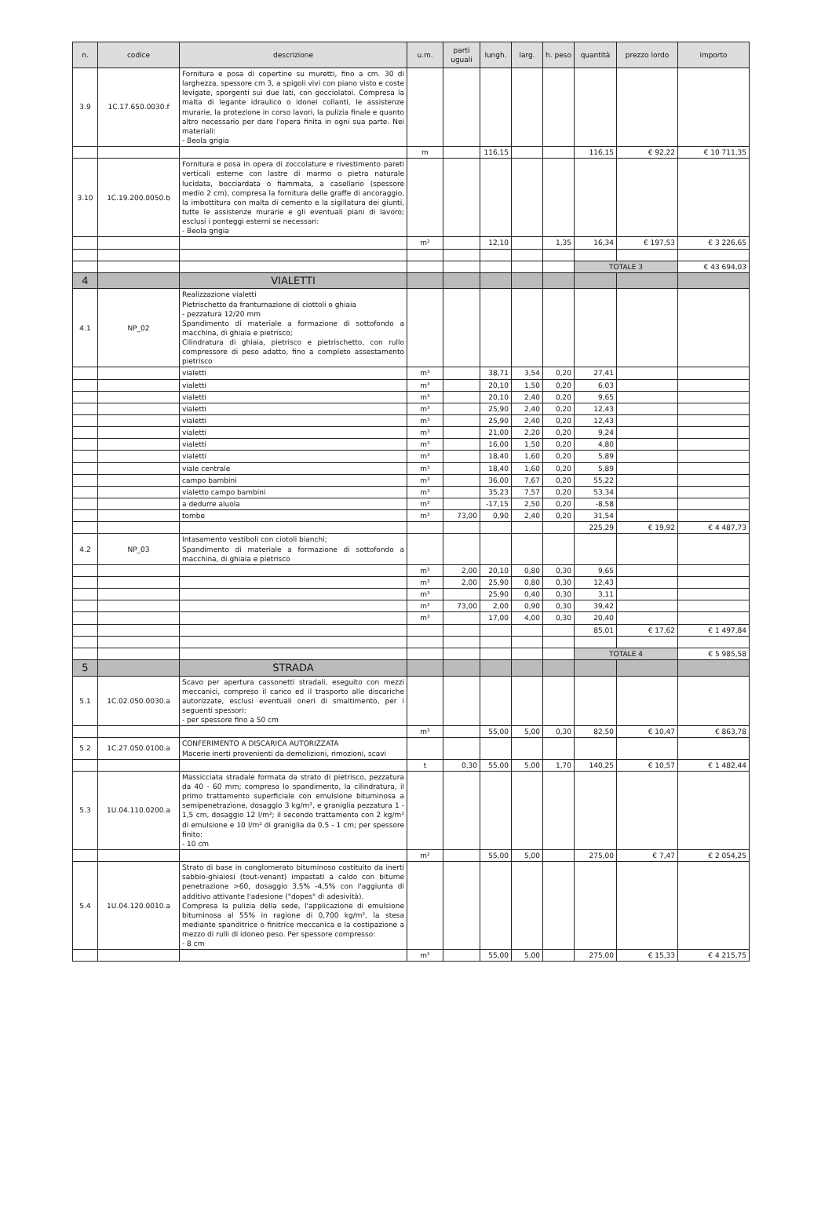| n. | codice | descrizione | u.m. | parti uguali | lungh. | larg. | h. peso | quantità | prezzo lordo | importo |
| --- | --- | --- | --- | --- | --- | --- | --- | --- | --- | --- |
| 3.9 | 1C.17.650.0030.f | Fornitura e posa di copertine su muretti, fino a cm. 30 di larghezza, spessore cm 3, a spigoli vivi con piano visto e coste levigate, sporgenti sui due lati, con gocciolatoi. Compresa la malta di legante idraulico o idonei collanti, le assistenze murarie, la protezione in corso lavori, la pulizia finale e quanto altro necessario per dare l'opera finita in ogni sua parte. Nei materiali: - Beola grigia | | | | | | | | |
| | | | m | | 116,15 | | | 116,15 | € 92,22 | € 10 711,35 |
| 3.10 | 1C.19.200.0050.b | Fornitura e posa in opera di zoccolature e rivestimento pareti verticali esterne con lastre di marmo o pietra naturale lucidata, bocciardata o fiammata, a casellario (spessore medio 2 cm), compresa la fornitura delle graffe di ancoraggio, la imbottitura con malta di cemento e la sigillatura dei giunti, tutte le assistenze murarie e gli eventuali piani di lavoro; esclusi i ponteggi esterni se necessari: - Beola grigia | | | | | | | | |
| | | | m² | | 12,10 | | 1,35 | 16,34 | € 197,53 | € 3 226,65 |
| | | | | | | | | TOTALE 3 | | € 43 694,03 |
| 4 | | VIALETTI | | | | | | | | |
| 4.1 | NP_02 | Realizzazione vialetti Pietrischetto da frantumazione di ciottoli o ghiaia - pezzatura 12/20 mm Spandimento di materiale a formazione di sottofondo a macchina, di ghiaia e pietrisco; Cilindratura di ghiaia, pietrisco e pietrischetto, con rullo compressore di peso adatto, fino a completo assestamento pietrisco | | | | | | | | |
| | | vialetti | m³ | | 38,71 | 3,54 | 0,20 | 27,41 | | |
| | | vialetti | m³ | | 20,10 | 1,50 | 0,20 | 6,03 | | |
| | | vialetti | m³ | | 20,10 | 2,40 | 0,20 | 9,65 | | |
| | | vialetti | m³ | | 25,90 | 2,40 | 0,20 | 12,43 | | |
| | | vialetti | m³ | | 25,90 | 2,40 | 0,20 | 12,43 | | |
| | | vialetti | m³ | | 21,00 | 2,20 | 0,20 | 9,24 | | |
| | | vialetti | m³ | | 16,00 | 1,50 | 0,20 | 4,80 | | |
| | | vialetti | m³ | | 18,40 | 1,60 | 0,20 | 5,89 | | |
| | | viale centrale | m³ | | 18,40 | 1,60 | 0,20 | 5,89 | | |
| | | campo bambini | m³ | | 36,00 | 7,67 | 0,20 | 55,22 | | |
| | | vialetto campo bambini | m³ | | 35,23 | 7,57 | 0,20 | 53,34 | | |
| | | a dedurre aiuola | m³ | | -17,15 | 2,50 | 0,20 | -8,58 | | |
| | | tombe | m³ | 73,00 | 0,90 | 2,40 | 0,20 | 31,54 | | |
| | | | | | | | | 225,29 | € 19,92 | € 4 487,73 |
| 4.2 | NP_03 | Intasamento vestiboli con ciotoli bianchi; Spandimento di materiale a formazione di sottofondo a macchina, di ghiaia e pietrisco | | | | | | | | |
| | | | m³ | 2,00 | 20,10 | 0,80 | 0,30 | 9,65 | | |
| | | | m³ | 2,00 | 25,90 | 0,80 | 0,30 | 12,43 | | |
| | | | m³ | | 25,90 | 0,40 | 0,30 | 3,11 | | |
| | | | m³ | 73,00 | 2,00 | 0,90 | 0,30 | 39,42 | | |
| | | | m³ | | 17,00 | 4,00 | 0,30 | 20,40 | | |
| | | | | | | | | 85,01 | € 17,62 | € 1 497,84 |
| | | | | | | | | TOTALE 4 | | € 5 985,58 |
| 5 | | STRADA | | | | | | | | |
| 5.1 | 1C.02.050.0030.a | Scavo per apertura cassonetti stradali, eseguito con mezzi meccanici, compreso il carico ed il trasporto alle discariche autorizzate, esclusi eventuali oneri di smaltimento, per i seguenti spessori: - per spessore fino a 50 cm | | | | | | | | |
| | | | m³ | | 55,00 | 5,00 | 0,30 | 82,50 | € 10,47 | € 863,78 |
| 5.2 | 1C.27.050.0100.a | CONFERIMENTO A DISCARICA AUTORIZZATA Macerie inerti provenienti da demolizioni, rimozioni, scavi | | | | | | | | |
| | | | t | 0,30 | 55,00 | 5,00 | 1,70 | 140,25 | € 10,57 | € 1 482,44 |
| 5.3 | 1U.04.110.0200.a | Massicciata stradale formata da strato di pietrisco, pezzatura da 40 - 60 mm; compreso lo spandimento, la cilindratura, il primo trattamento superficiale con emulsione bituminosa a semipenetrazione, dosaggio 3 kg/m², e graniglia pezzatura 1 - 1,5 cm, dosaggio 12 l/m²; il secondo trattamento con 2 kg/m² di emulsione e 10 l/m² di graniglia da 0,5 - 1 cm; per spessore finito: - 10 cm | | | | | | | | |
| | | | m² | | 55,00 | 5,00 | | 275,00 | € 7,47 | € 2 054,25 |
| 5.4 | 1U.04.120.0010.a | Strato di base in conglomerato bituminoso costituito da inerti sabbio-ghiaiosi (tout-venant) impastati a caldo con bitume penetrazione >60, dosaggio 3,5% -4,5% con l'aggiunta di additivo attivante l'adesione ("dopes" di adesività). Compresa la pulizia della sede, l'applicazione di emulsione bituminosa al 55% in ragione di 0,700 kg/m², la stesa mediante spanditrice o finitrice meccanica e la costipazione a mezzo di rulli di idoneo peso. Per spessore compresso: - 8 cm | | | | | | | | |
| | | | m² | | 55,00 | 5,00 | | 275,00 | € 15,33 | € 4 215,75 |